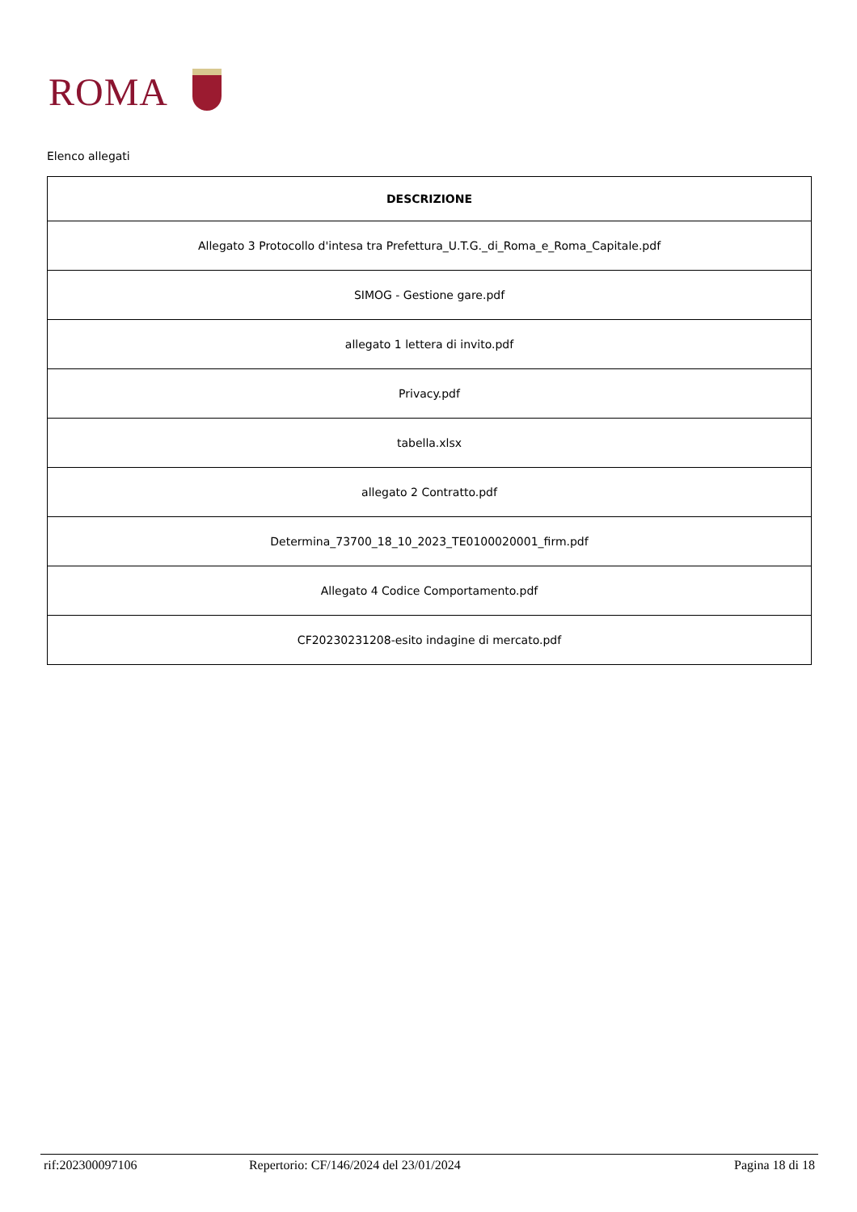ROMA
Elenco allegati
| DESCRIZIONE |
| --- |
| Allegato 3 Protocollo d'intesa tra Prefettura_U.T.G._di_Roma_e_Roma_Capitale.pdf |
| SIMOG - Gestione gare.pdf |
| allegato 1 lettera di invito.pdf |
| Privacy.pdf |
| tabella.xlsx |
| allegato 2 Contratto.pdf |
| Determina_73700_18_10_2023_TE0100020001_firm.pdf |
| Allegato 4 Codice Comportamento.pdf |
| CF20230231208-esito indagine di mercato.pdf |
rif:202300097106 Repertorio: CF/146/2024 del 23/01/2024 Pagina 18 di 18